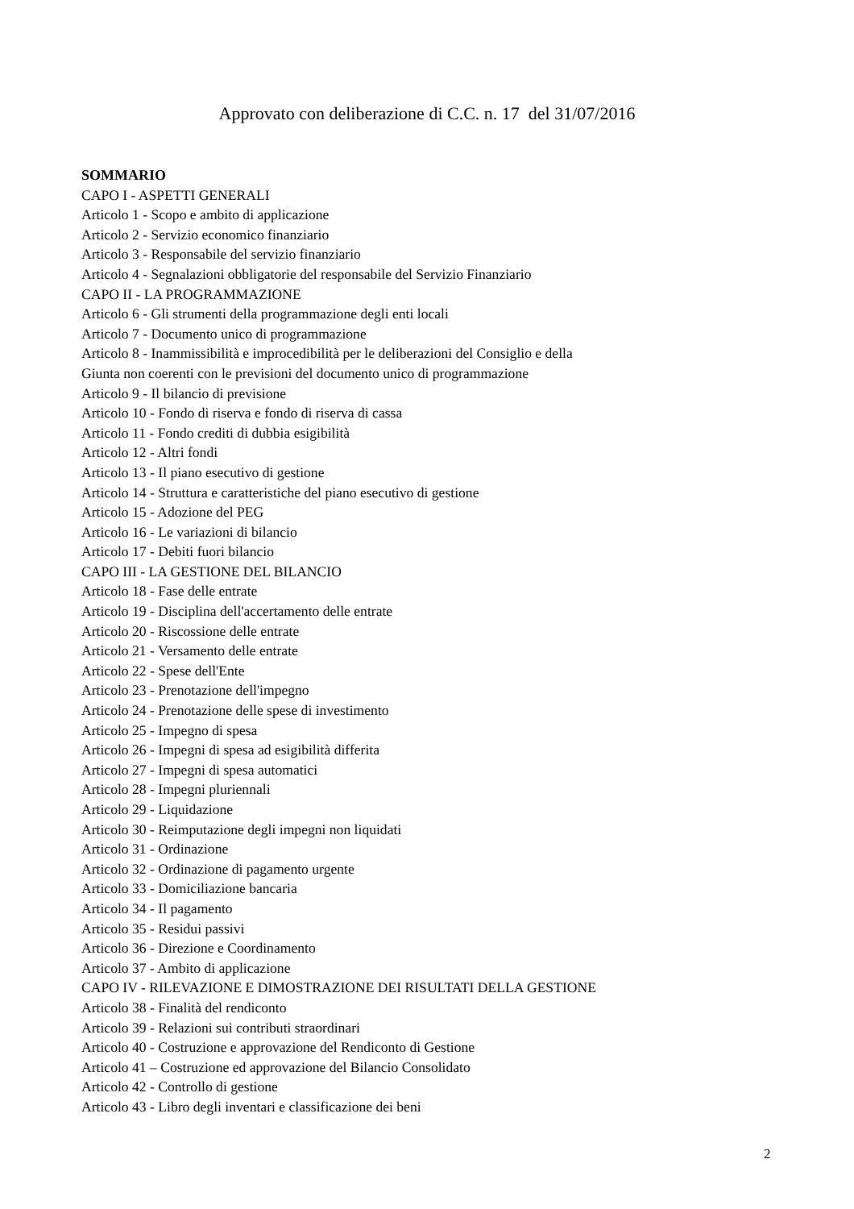Approvato con deliberazione di C.C. n. 17 del 31/07/2016
SOMMARIO
CAPO I - ASPETTI GENERALI
Articolo 1 - Scopo e ambito di applicazione
Articolo 2 - Servizio economico finanziario
Articolo 3 - Responsabile del servizio finanziario
Articolo 4 - Segnalazioni obbligatorie del responsabile del Servizio Finanziario
CAPO II - LA PROGRAMMAZIONE
Articolo 6 - Gli strumenti della programmazione degli enti locali
Articolo 7 - Documento unico di programmazione
Articolo 8 - Inammissibilità e improcedibilità per le deliberazioni del Consiglio e della
Giunta non coerenti con le previsioni del documento unico di programmazione
Articolo 9 - Il bilancio di previsione
Articolo 10 - Fondo di riserva e fondo di riserva di cassa
Articolo 11 - Fondo crediti di dubbia esigibilità
Articolo 12 - Altri fondi
Articolo 13 - Il piano esecutivo di gestione
Articolo 14 - Struttura e caratteristiche del piano esecutivo di gestione
Articolo 15 - Adozione del PEG
Articolo 16 - Le variazioni di bilancio
Articolo 17 - Debiti fuori bilancio
CAPO III - LA GESTIONE DEL BILANCIO
Articolo 18 - Fase delle entrate
Articolo 19 - Disciplina dell'accertamento delle entrate
Articolo 20 - Riscossione delle entrate
Articolo 21 - Versamento delle entrate
Articolo 22 - Spese dell'Ente
Articolo 23 - Prenotazione dell'impegno
Articolo 24 - Prenotazione delle spese di investimento
Articolo 25 - Impegno di spesa
Articolo 26 - Impegni di spesa ad esigibilità differita
Articolo 27 - Impegni di spesa automatici
Articolo 28 - Impegni pluriennali
Articolo 29 - Liquidazione
Articolo 30 - Reimputazione degli impegni non liquidati
Articolo 31 - Ordinazione
Articolo 32 - Ordinazione di pagamento urgente
Articolo 33 - Domiciliazione bancaria
Articolo 34 - Il pagamento
Articolo 35 - Residui passivi
Articolo 36 - Direzione e Coordinamento
Articolo 37 - Ambito di applicazione
CAPO IV - RILEVAZIONE E DIMOSTRAZIONE DEI RISULTATI DELLA GESTIONE
Articolo 38 - Finalità del rendiconto
Articolo 39 - Relazioni sui contributi straordinari
Articolo 40 - Costruzione e approvazione del Rendiconto di Gestione
Articolo 41 – Costruzione ed approvazione del Bilancio Consolidato
Articolo 42 - Controllo di gestione
Articolo 43 - Libro degli inventari e classificazione dei beni
2